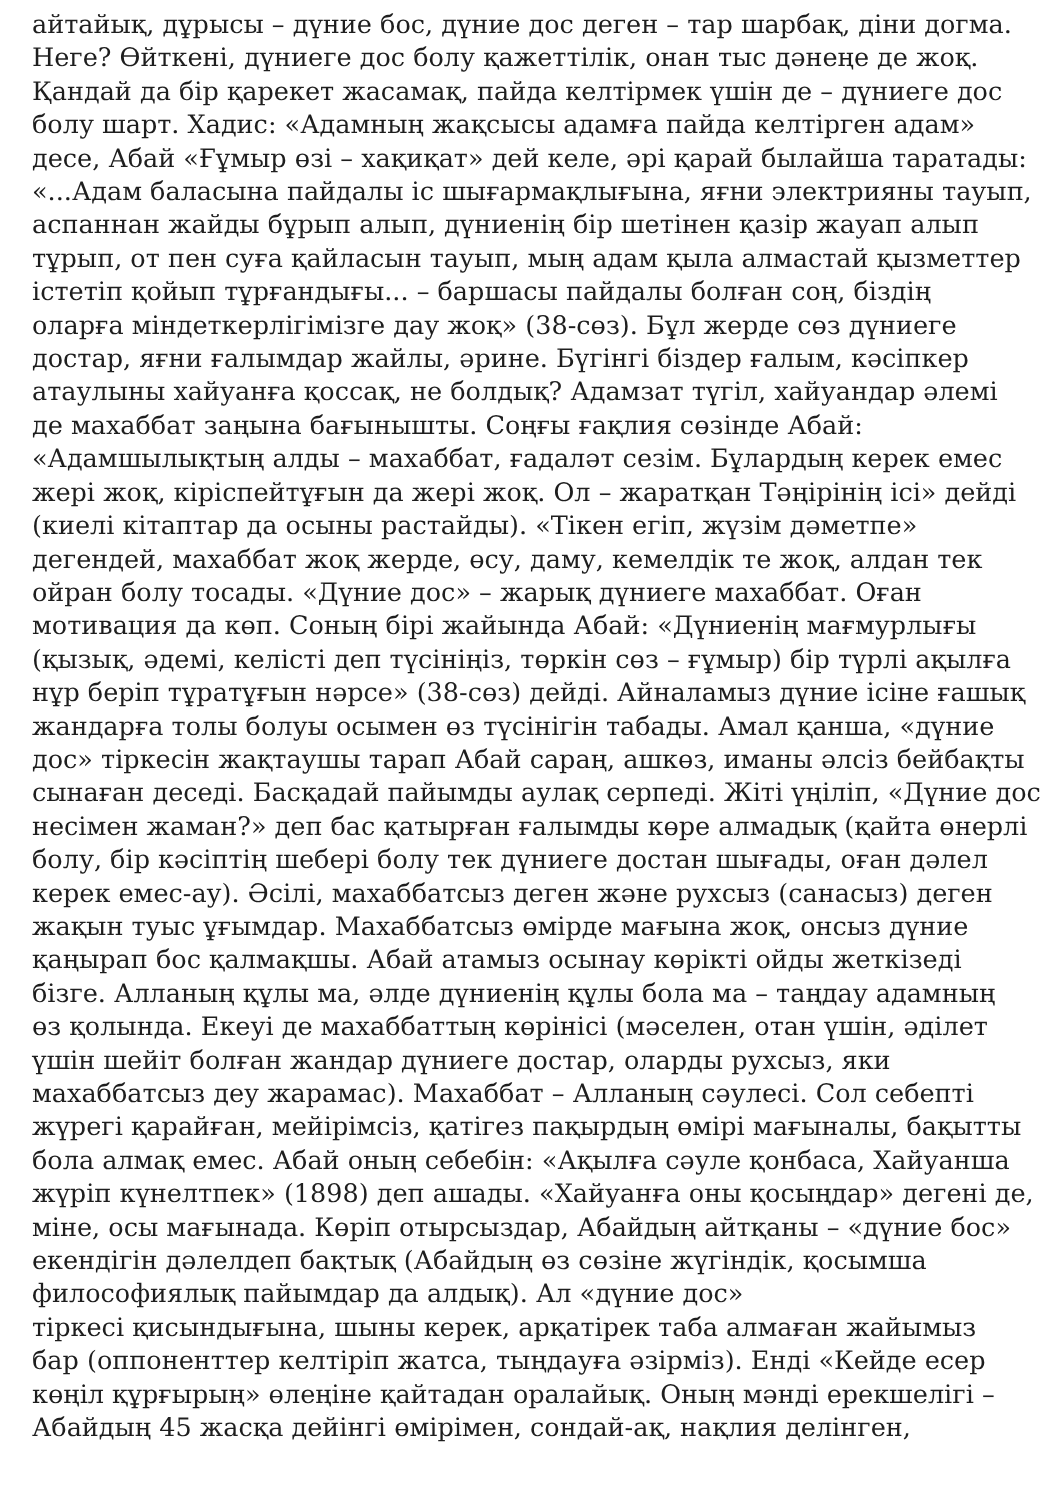айтайық, дұрысы – дүние бос, дүние дос деген – тар шарбақ, діни догма.
Неге? Өйткені, дүниеге дос болу қажеттілік, онан тыс дәнеңе де жоқ.
Қандай да бір қарекет жасамақ, пайда келтірмек үшін де – дүниеге дос
болу шарт. Хадис: «Адамның жақсысы адамға пайда келтірген адам»
десе, Абай «Ғұмыр өзі – хақиқат» дей келе, әрі қарай былайша таратады:
«...Адам баласына пайдалы іс шығармақлығына, яғни электрияны тауып,
аспаннан жайды бұрып алып, дүниенің бір шетінен қазір жауап алып
тұрып, от пен суға қайласын тауып, мың адам қыла алмастай қызметтер
істетіп қойып тұрғандығы... – баршасы пайдалы болған соң, біздің
оларға міндеткерлігімізге дау жоқ» (38-сөз). Бұл жерде сөз дүниеге
достар, яғни ғалымдар жайлы, әрине. Бүгінгі біздер ғалым, кәсіпкер
атаулыны хайуанға қоссақ, не болдық? Адамзат түгіл, хайуандар әлемі
де махаббат заңына бағынышты. Соңғы ғақлия сөзінде Абай:
«Адамшылықтың алды – махаббат, ғадаләт сезім. Бұлардың керек емес
жері жоқ, кіріспейтұғын да жері жоқ. Ол – жаратқан Тәңірінің ісі» дейді
(киелі кітаптар да осыны растайды). «Тікен егіп, жүзім дәметпе»
дегендей, махаббат жоқ жерде, өсу, даму, кемелдік те жоқ, алдан тек
ойран болу тосады. «Дүние дос» – жарық дүниеге махаббат. Оған
мотивация да көп. Соның бірі жайында Абай: «Дүниенің мағмурлығы
(қызық, әдемі, келісті деп түсініңіз, төркін сөз – ғұмыр) бір түрлі ақылға
нұр беріп тұратұғын нәрсе» (38-сөз) дейді. Айналамыз дүние ісіне ғашық
жандарға толы болуы осымен өз түсінігін табады. Амал қанша, «дүние
дос» тіркесін жақтаушы тарап Абай сараң, ашкөз, иманы әлсіз бейбақты
сынаған деседі. Басқадай пайымды аулақ серпеді. Жіті үңіліп, «Дүние дос
несімен жаман?» деп бас қатырған ғалымды көре алмадық (қайта өнерлі
болу, бір кәсіптің шебері болу тек дүниеге достан шығады, оған дәлел
керек емес-ау). Әсілі, махаббатсыз деген және рухсыз (санасыз) деген
жақын туыс ұғымдар. Махаббатсыз өмірде мағына жоқ, онсыз дүние
қаңырап бос қалмақшы. Абай атамыз осынау көрікті ойды жеткізеді
бізге. Алланың құлы ма, әлде дүниенің құлы бола ма – таңдау адамның
өз қолында. Екеуі де махаббаттың көрінісі (мәселен, отан үшін, әділет
үшін шейіт болған жандар дүниеге достар, оларды рухсыз, яки
махаббатсыз деу жарамас). Махаббат – Алланың сәулесі. Сол себепті
жүрегі қарайған, мейірімсіз, қатігез пақырдың өмірі мағыналы, бақытты
бола алмақ емес. Абай оның себебін: «Ақылға сәуле қонбаса, Хайуанша
жүріп күнелтпек» (1898) деп ашады. «Хайуанға оны қосыңдар» дегені де,
міне, осы мағынада. Көріп отырсыздар, Абайдың айтқаны – «дүние бос»
екендігін дәлелдеп бақтық (Абайдың өз сөзіне жүгіндік, қосымша
философиялық пайымдар да алдық). Ал «дүние дос»
тіркесі қисындығына, шыны керек, арқатірек таба алмаған жайымыз
бар (оппоненттер келтіріп жатса, тыңдауға әзірміз). Енді «Кейде есер
көңіл құрғырың» өлеңіне қайтадан оралайық. Оның мәнді ерекшелігі –
Абайдың 45 жасқа дейінгі өмірімен, сондай-ақ, нақлия делінген,